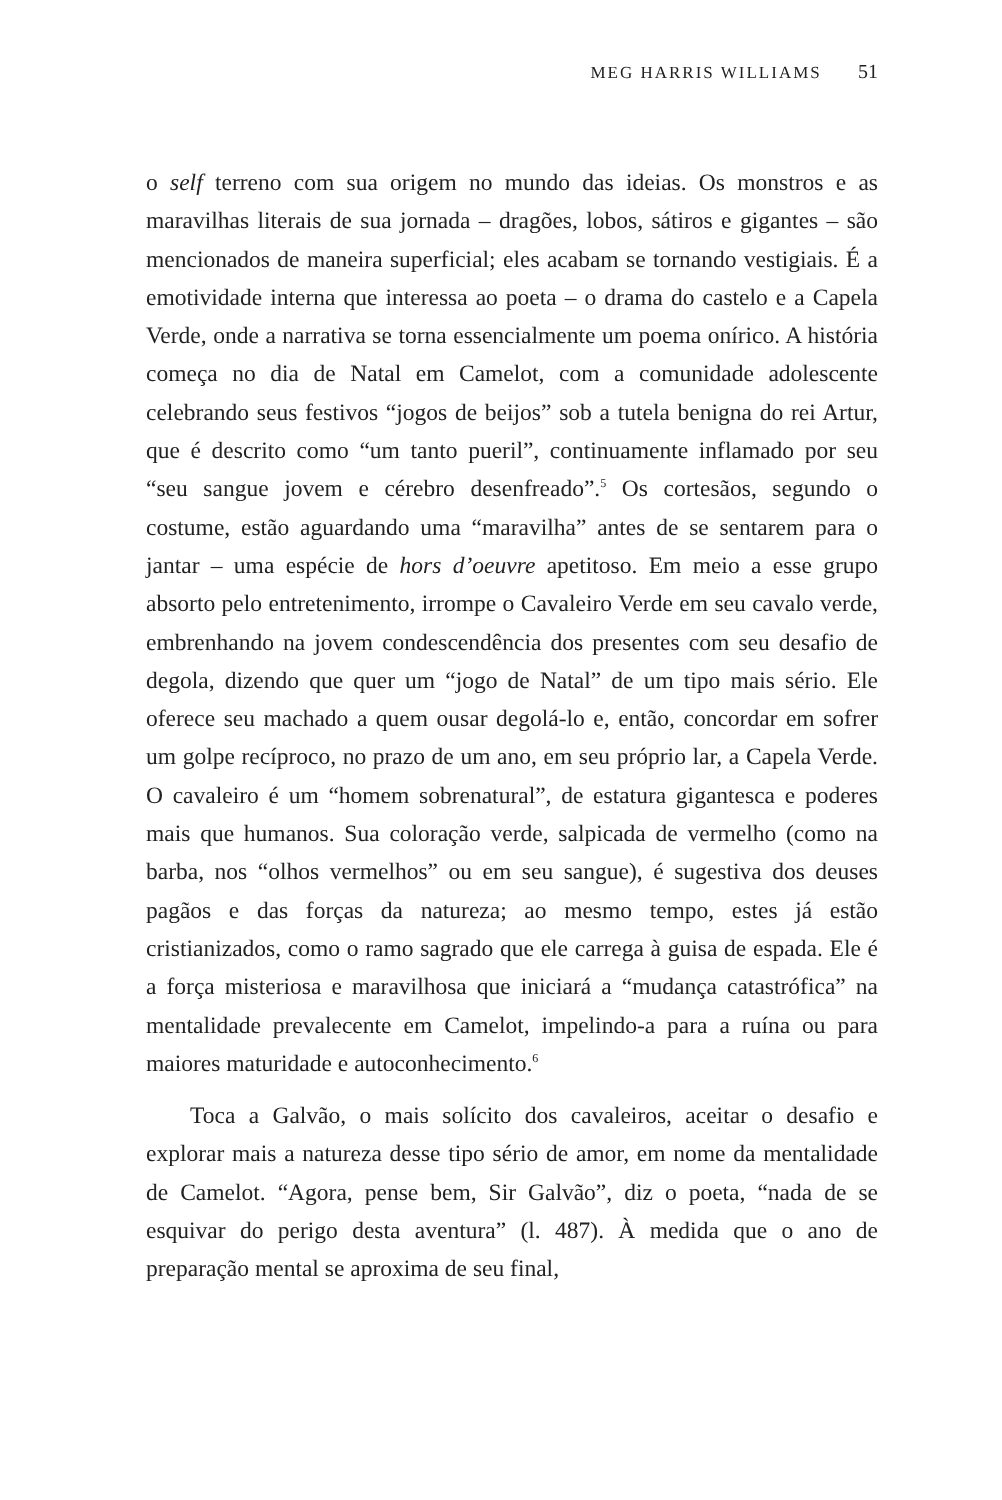MEG HARRIS WILLIAMS 51
o self terreno com sua origem no mundo das ideias. Os monstros e as maravilhas literais de sua jornada – dragões, lobos, sátiros e gigantes – são mencionados de maneira superficial; eles acabam se tornando vestigiais. É a emotividade interna que interessa ao poeta – o drama do castelo e a Capela Verde, onde a narrativa se torna essencialmente um poema onírico. A história começa no dia de Natal em Camelot, com a comunidade adolescente celebrando seus festivos “jogos de beijos” sob a tutela benigna do rei Artur, que é descrito como “um tanto pueril”, continuamente inflamado por seu “seu sangue jovem e cérebro desenfreado”.<sup>5</sup> Os cortesãos, segundo o costume, estão aguardando uma “maravilha” antes de se sentarem para o jantar – uma espécie de hors d’oeuvre apetitoso. Em meio a esse grupo absorto pelo entretenimento, irrompe o Cavaleiro Verde em seu cavalo verde, embrenhando na jovem condescendência dos presentes com seu desafio de degola, dizendo que quer um “jogo de Natal” de um tipo mais sério. Ele oferece seu machado a quem ousar degolá-lo e, então, concordar em sofrer um golpe recíproco, no prazo de um ano, em seu próprio lar, a Capela Verde. O cavaleiro é um “homem sobrenatural”, de estatura gigantesca e poderes mais que humanos. Sua coloração verde, salpicada de vermelho (como na barba, nos “olhos vermelhos” ou em seu sangue), é sugestiva dos deuses pagãos e das forças da natureza; ao mesmo tempo, estes já estão cristianizados, como o ramo sagrado que ele carrega à guisa de espada. Ele é a força misteriosa e maravilhosa que iniciará a “mudança catastrófica” na mentalidade prevalecente em Camelot, impelindo-a para a ruína ou para maiores maturidade e autoconhecimento.<sup>6</sup>
Toca a Galvão, o mais solícito dos cavaleiros, aceitar o desafio e explorar mais a natureza desse tipo sério de amor, em nome da mentalidade de Camelot. “Agora, pense bem, Sir Galvão”, diz o poeta, “nada de se esquivar do perigo desta aventura” (l. 487). À medida que o ano de preparação mental se aproxima de seu final,